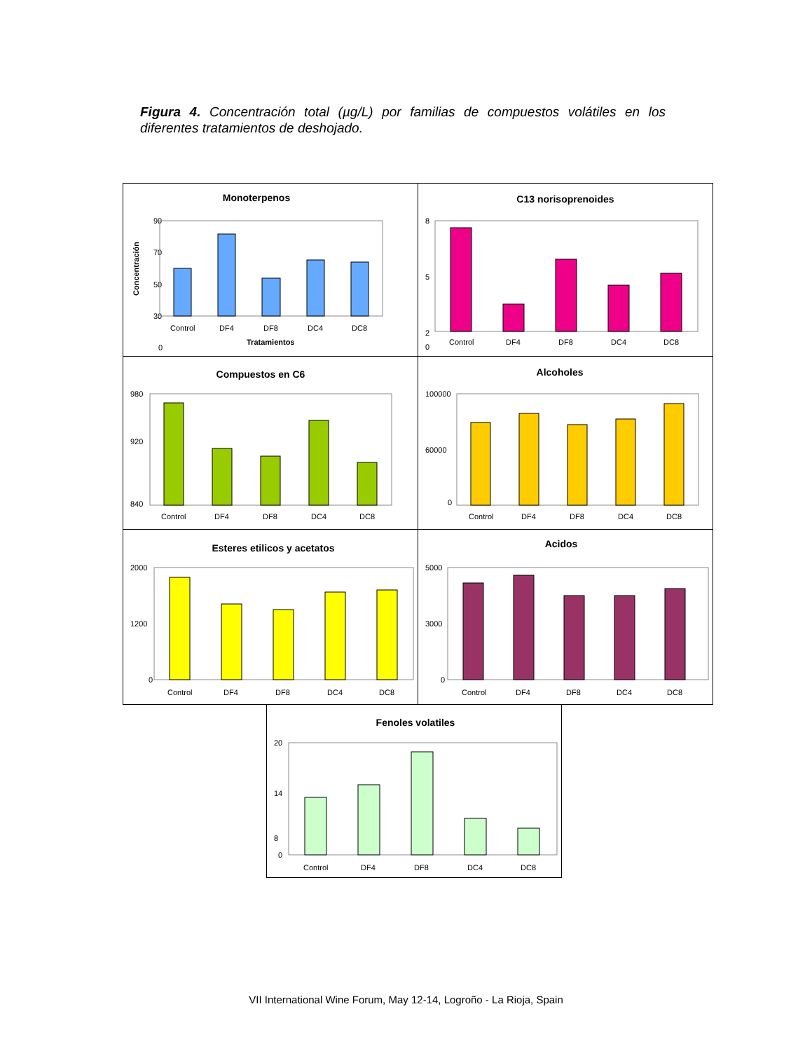Figura 4. Concentración total (µg/L) por familias de compuestos volátiles en los diferentes tratamientos de deshojado.
Monoterpenos
Concentración
90
70
50
30
0
Control
DF4
DF8
DC4
DC8
Tratamientos
C13 norisoprenoides
8
5
2
0
Control
DF4
DF8
DC4
DC8
Compuestos en C6
980
920
840
Control
DF4
DF8
DC4
DC8
Alcoholes
100000
60000
0
Control
DF4
DF8
DC4
DC8
Esteres etilicos y acetatos
2000
1200
0
Control
DF4
DF8
DC4
DC8
Acidos
5000
3000
0
Control
DF4
DF8
DC4
DC8
Fenoles volatiles
20
14
8
0
Control
DF4
DF8
DC4
DC8
VII International Wine Forum, May 12-14, Logroño - La Rioja, Spain